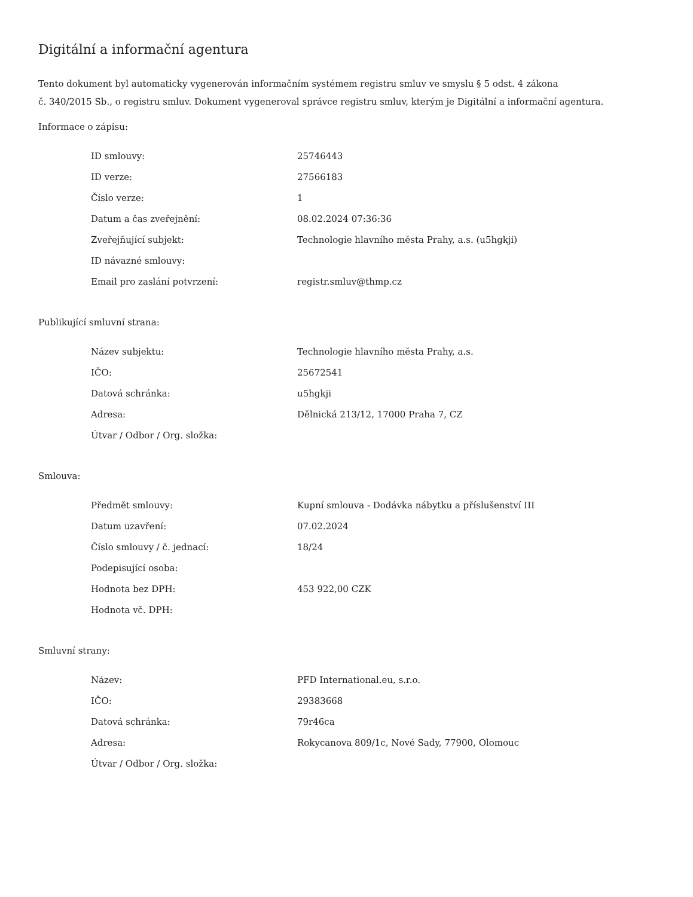Digitální a informační agentura
Tento dokument byl automaticky vygenerován informačním systémem registru smluv ve smyslu § 5 odst. 4 zákona
č. 340/2015 Sb., o registru smluv. Dokument vygeneroval správce registru smluv, kterým je Digitální a informační agentura.
Informace o zápisu:
| ID smlouvy: | 25746443 |
| ID verze: | 27566183 |
| Číslo verze: | 1 |
| Datum a čas zveřejnění: | 08.02.2024 07:36:36 |
| Zveřejňující subjekt: | Technologie hlavního města Prahy, a.s. (u5hgkji) |
| ID návazné smlouvy: | |
| Email pro zaslání potvrzení: | registr.smluv@thmp.cz |
Publikující smluvní strana:
| Název subjektu: | Technologie hlavního města Prahy, a.s. |
| IČO: | 25672541 |
| Datová schránka: | u5hgkji |
| Adresa: | Dělnická 213/12, 17000 Praha 7, CZ |
| Útvar / Odbor / Org. složka: | |
Smlouva:
| Předmět smlouvy: | Kupní smlouva - Dodávka nábytku a příslušenství III |
| Datum uzavření: | 07.02.2024 |
| Číslo smlouvy / č. jednací: | 18/24 |
| Podepisující osoba: | |
| Hodnota bez DPH: | 453 922,00 CZK |
| Hodnota vč. DPH: | |
Smluvní strany:
| Název: | PFD International.eu, s.r.o. |
| IČO: | 29383668 |
| Datová schránka: | 79r46ca |
| Adresa: | Rokycanova 809/1c, Nové Sady, 77900, Olomouc |
| Útvar / Odbor / Org. složka: | |